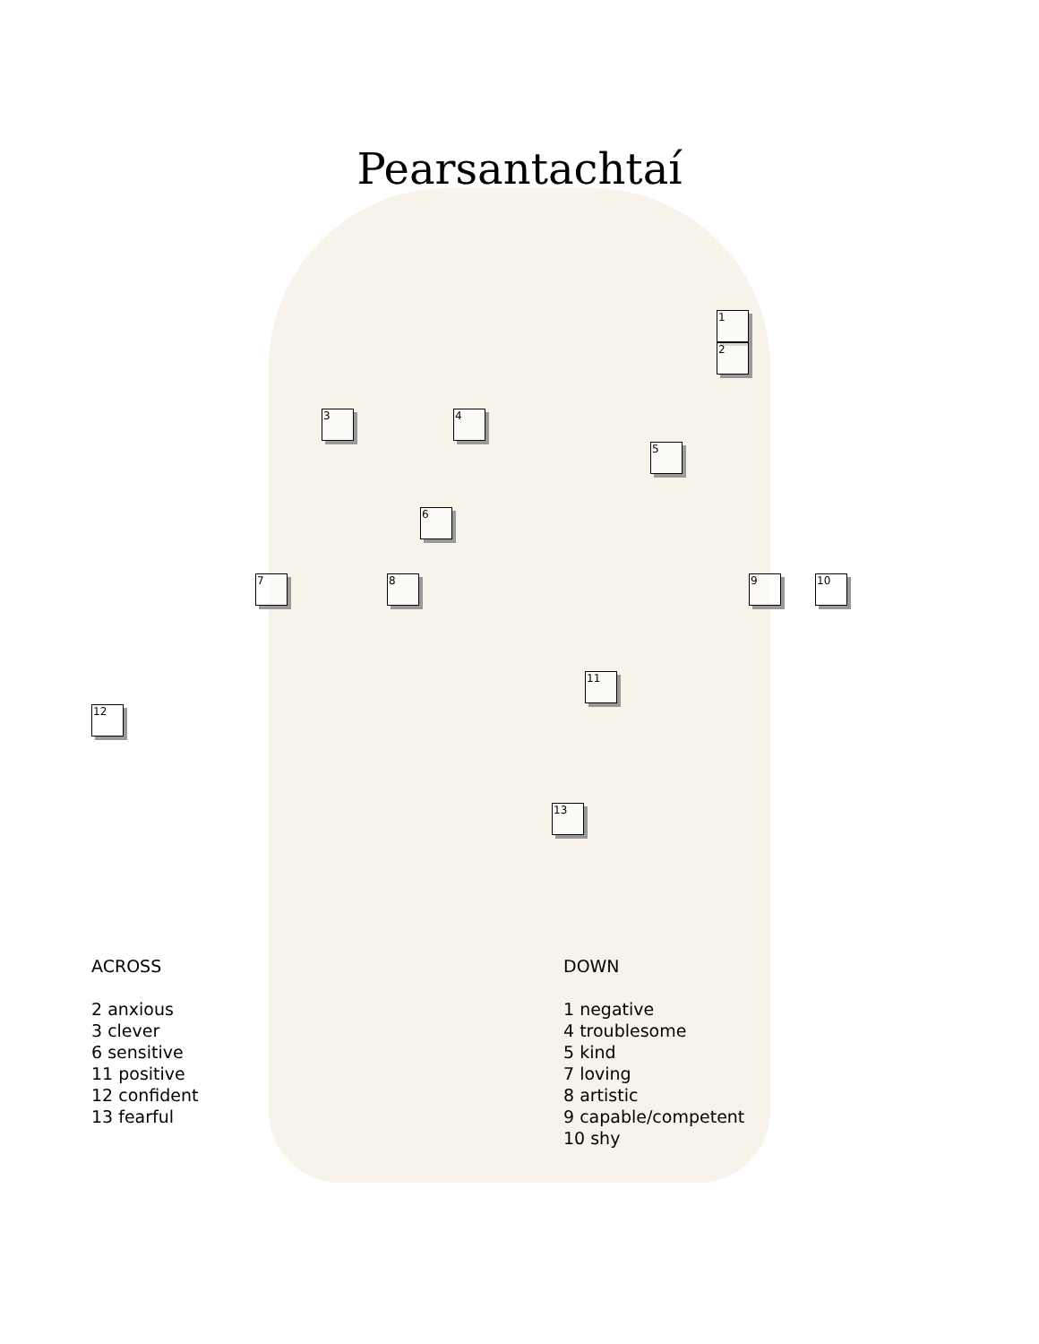Pearsantachtaí
1
2
3 4
5
6
7 8 9 10
11
12
13
ACROSS
2 anxious
3 clever
6 sensitive
11 positive
12 confident
13 fearful
DOWN
1 negative
4 troublesome
5 kind
7 loving
8 artistic
9 capable/competent
10 shy